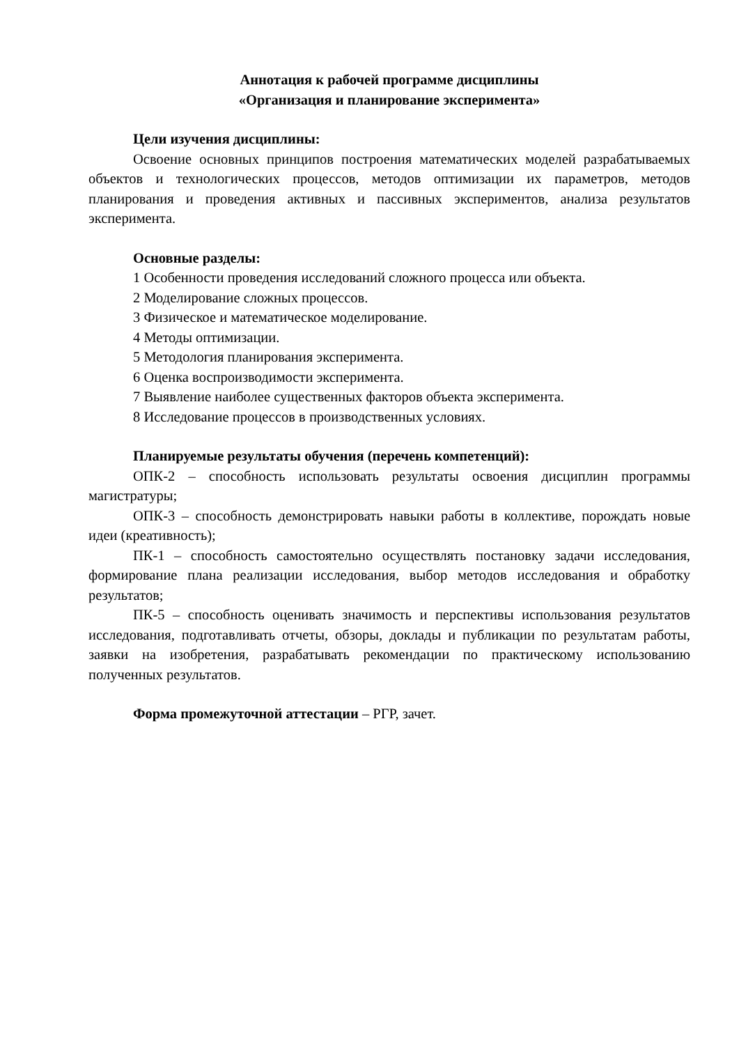Аннотация к рабочей программе дисциплины
«Организация и планирование эксперимента»
Цели изучения дисциплины:
Освоение основных принципов построения математических моделей разрабатываемых объектов и технологических процессов, методов оптимизации их параметров, методов планирования и проведения активных и пассивных экспериментов, анализа результатов эксперимента.
Основные разделы:
1 Особенности проведения исследований сложного процесса или объекта.
2 Моделирование сложных процессов.
3 Физическое и математическое моделирование.
4 Методы оптимизации.
5 Методология планирования эксперимента.
6 Оценка воспроизводимости эксперимента.
7 Выявление наиболее существенных факторов объекта эксперимента.
8 Исследование процессов в производственных условиях.
Планируемые результаты обучения (перечень компетенций):
ОПК-2 – способность использовать результаты освоения дисциплин программы магистратуры;
ОПК-3 – способность демонстрировать навыки работы в коллективе, порождать новые идеи (креативность);
ПК-1 – способность самостоятельно осуществлять постановку задачи исследования, формирование плана реализации исследования, выбор методов исследования и обработку результатов;
ПК-5 – способность оценивать значимость и перспективы использования результатов исследования, подготавливать отчеты, обзоры, доклады и публикации по результатам работы, заявки на изобретения, разрабатывать рекомендации по практическому использованию полученных результатов.
Форма промежуточной аттестации – РГР, зачет.